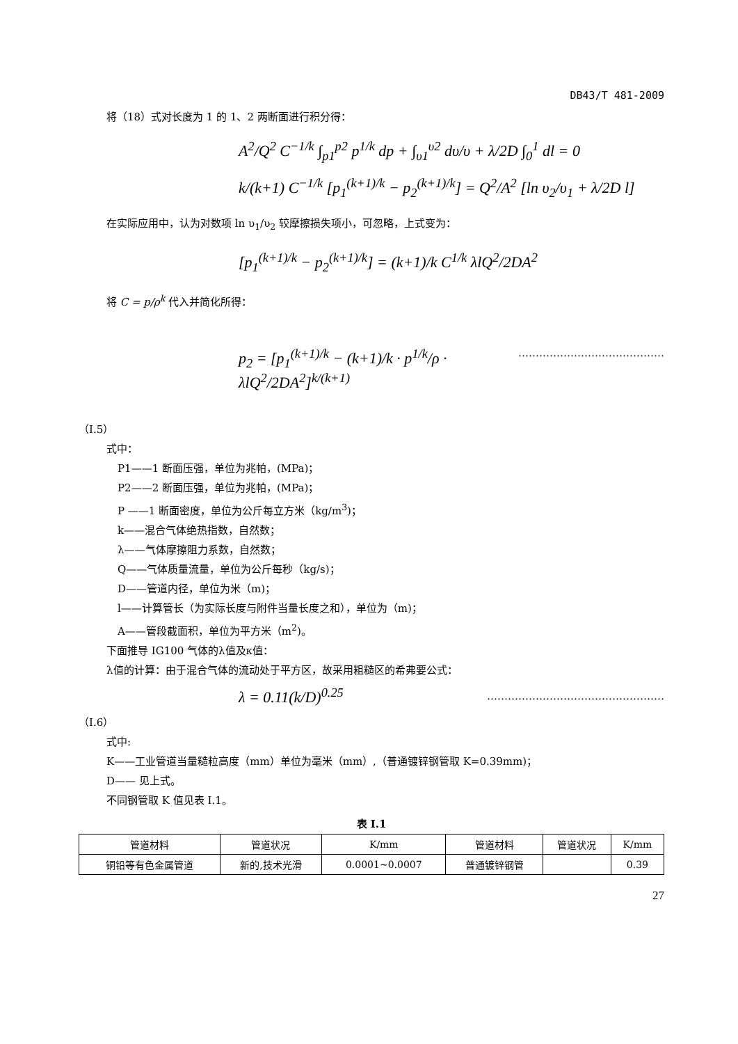DB43/T 481-2009
将（18）式对长度为 1 的 1、2 两断面进行积分得：
A<sup>2</sup>/Q<sup>2</sup> C<sup>−1/k</sup> ∫<sub>p1</sub><sup>p2</sup> p<sup>1/k</sup> dp + ∫<sub>υ1</sub><sup>υ2</sup> dυ/υ + λ/2D ∫<sub>0</sub><sup>1</sup> dl = 0
k/(k+1) C<sup>−1/k</sup> [p<sub>1</sub><sup>(k+1)/k</sup> − p<sub>2</sub><sup>(k+1)/k</sup>] = Q<sup>2</sup>/A<sup>2</sup> [ln υ<sub>2</sub>/υ<sub>1</sub> + λ/2D l]
在实际应用中，认为对数项 ln υ<sub>1</sub>/υ<sub>2</sub> 较摩擦损失项小，可忽略，上式变为：
[p<sub>1</sub><sup>(k+1)/k</sup> − p<sub>2</sub><sup>(k+1)/k</sup>] = (k+1)/k C<sup>1/k</sup> λlQ<sup>2</sup>/2DA<sup>2</sup>
将 C = p/ρ<sup>k</sup> 代入并简化所得：
p<sub>2</sub> = [p<sub>1</sub><sup>(k+1)/k</sup> − (k+1)/k · p<sup>1/k</sup>/ρ · λlQ<sup>2</sup>/2DA<sup>2</sup>]<sup>k/(k+1)</sup>
……………………………………
（I.5）
式中：
P1——1 断面压强，单位为兆帕，(MPa)；
P2——2 断面压强，单位为兆帕，(MPa)；
Ρ ——1 断面密度，单位为公斤每立方米（kg/m<sup>3</sup>)；
k——混合气体绝热指数，自然数；
λ——气体摩擦阻力系数，自然数；
Q——气体质量流量，单位为公斤每秒（kg/s)；
D——管道内径，单位为米（m)；
l——计算管长（为实际长度与附件当量长度之和），单位为（m)；
A——管段截面积，单位为平方米（m<sup>2</sup>)。
下面推导 IG100 气体的λ值及κ值：
λ值的计算：由于混合气体的流动处于平方区，故采用粗糙区的希弗要公式：
λ = 0.11(k/D)<sup>0.25</sup>
……………………………………………
（I.6）
式中:
K——工业管道当量糙粒高度（mm）单位为毫米（mm）,（普通镀锌钢管取 K=0.39mm)；
D—— 见上式。
不同钢管取 K 值见表 I.1。
表 I.1
| 管道材料 | 管道状况 | K/mm | 管道材料 | 管道状况 | K/mm |
| 铜铅等有色金属管道 | 新的,技术光滑 | 0.0001~0.0007 | 普通镀锌钢管 | | 0.39 |
27